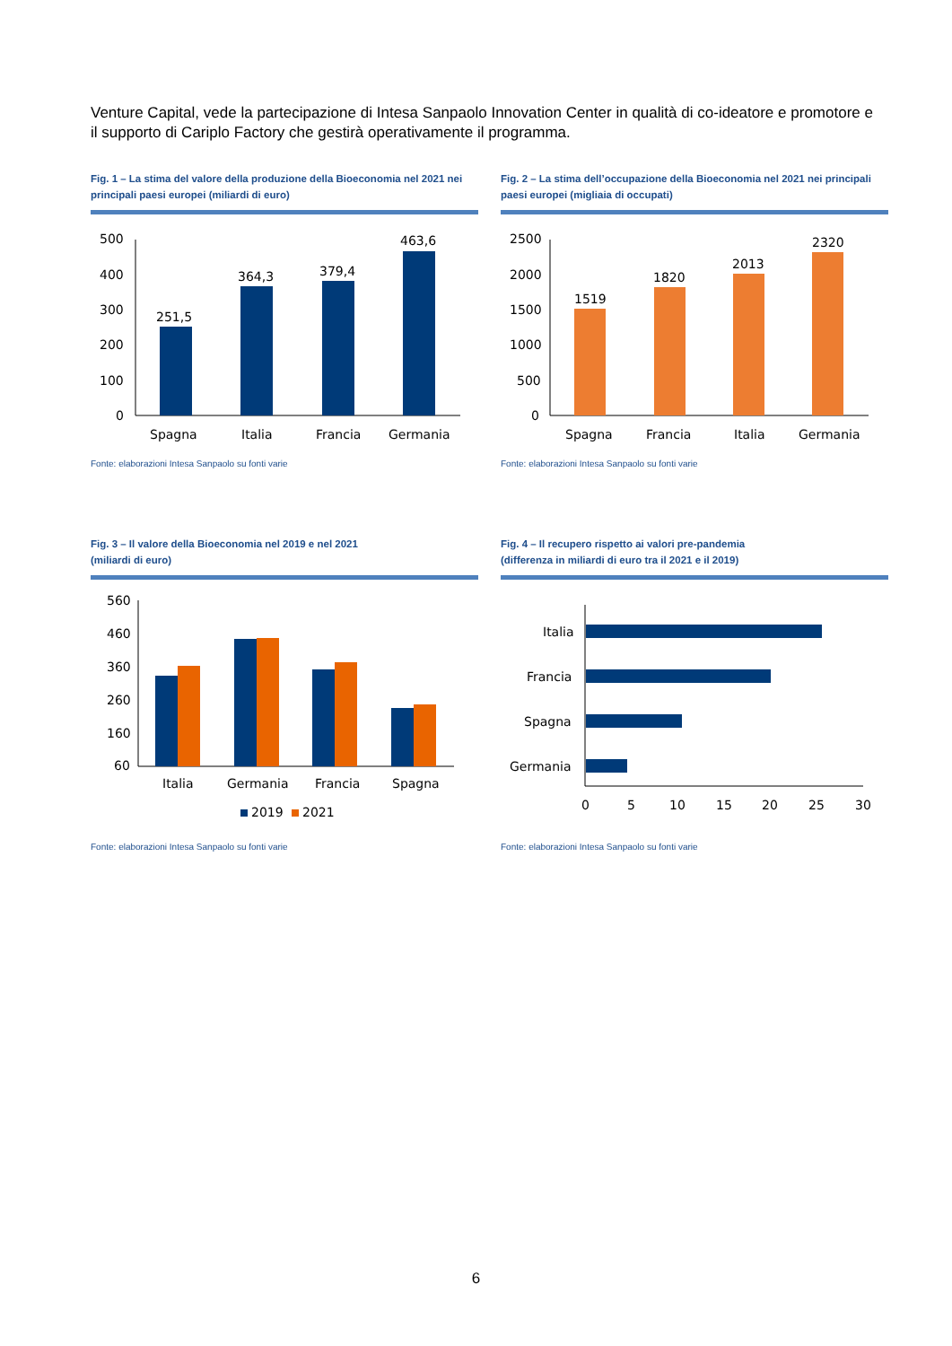Venture Capital, vede la partecipazione di Intesa Sanpaolo Innovation Center in qualità di co-ideatore e promotore e il supporto di Cariplo Factory che gestirà operativamente il programma.
Fig. 1 – La stima del valore della produzione della Bioeconomia nel 2021 nei principali paesi europei (miliardi di euro)
500
400
300
200
100
0
251,5
364,3
379,4
463,6
Spagna
Italia
Francia
Germania
Fonte: elaborazioni Intesa Sanpaolo su fonti varie
Fig. 2 – La stima dell’occupazione della Bioeconomia nel 2021 nei principali paesi europei (migliaia di occupati)
2500
2000
1500
1000
500
0
1519
1820
2013
2320
Spagna
Francia
Italia
Germania
Fonte: elaborazioni Intesa Sanpaolo su fonti varie
Fig. 3 – Il valore della Bioeconomia nel 2019 e nel 2021
(miliardi di euro)
560
460
360
260
160
60
Italia
Germania
Francia
Spagna
2019
2021
Fonte: elaborazioni Intesa Sanpaolo su fonti varie
Fig. 4 – Il recupero rispetto ai valori pre-pandemia
(differenza in miliardi di euro tra il 2021 e il 2019)
Italia
Francia
Spagna
Germania
0
5
10
15
20
25
30
Fonte: elaborazioni Intesa Sanpaolo su fonti varie
6